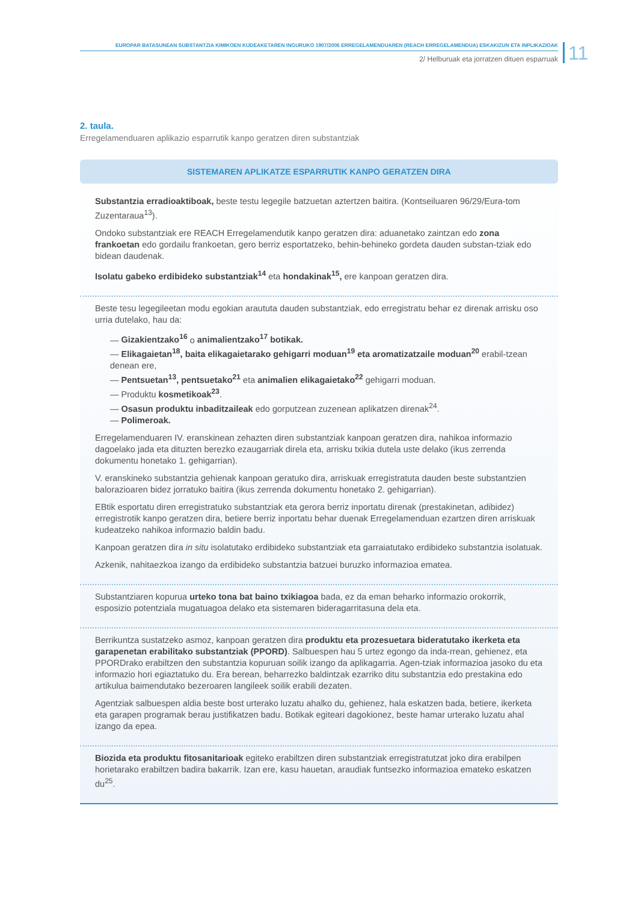EUROPAR BATASUNEAN SUBSTANTZIA KIMIKOEN KUDEAKETAREN INGURUKO 1907/2006 ERREGELAMENDUAREN (REACH ERREGELAMENDUA) ESKAKIZUN ETA INPLIKAZIOAK
2/ Helburuak eta jorratzen dituen esparruak
11
2. taula.
Erregelamenduaren aplikazio esparrutik kanpo geratzen diren substantziak
| SISTEMAREN APLIKATZE ESPARRUTIK KANPO GERATZEN DIRA |
| --- |
| Substantzia erradioaktiboak, beste testu legegile batzuetan aztertzen baitira. (Kontseiluaren 96/29/Eura-tom Zuzentaraua<sup>13</sup>). Ondoko substantziak ere REACH Erregelamendutik kanpo geratzen dira: aduanetako zaintzan edo zona frankoetan edo gordailu frankoetan, gero berriz esportatzeko, behin-behineko gordeta dauden substan-tziak edo bidean daudenak. Isolatu gabeko erdibideko substantziak<sup>14</sup> eta hondakinak<sup>15</sup>, ere kanpoan geratzen dira. |
| Beste tesu legegileetan modu egokian araututa dauden substantziak, edo erregistratu behar ez direnak arrisku oso urria dutelako, hau da: — Gizakientzako<sup>16</sup> o animalientzako<sup>17</sup> botikak. — Elikagaietan<sup>18</sup>, baita elikagaietarako gehigarri moduan<sup>19</sup> eta aromatizatzaile moduan<sup>20</sup> erabil-tzean denean ere, — Pentsuetan<sup>13</sup>, pentsuetako<sup>21</sup> eta animalien elikagaietako<sup>22</sup> gehigarri moduan. — Produktu kosmetikoak<sup>23</sup> . — Osasun produktu inbaditzaileak edo gorputzean zuzenean aplikatzen direnak<sup>24</sup>. — Polimeroak. Erregelamenduaren IV. eranskinean zehazten diren substantziak kanpoan geratzen dira, nahikoa informazio dagoelako jada eta dituzten berezko ezaugarriak direla eta, arrisku txikia dutela uste delako (ikus zerrenda dokumentu honetako 1. gehigarrian). V. eranskineko substantzia gehienak kanpoan geratuko dira, arriskuak erregistratuta dauden beste substantzien balorazioaren bidez jorratuko baitira (ikus zerrenda dokumentu honetako 2. gehigarrian). EBtik esportatu diren erregistratuko substantziak eta gerora berriz inportatu direnak (prestakinetan, adibidez) erregistrotik kanpo geratzen dira, betiere berriz inportatu behar duenak Erregelamenduan ezartzen diren arriskuak kudeatzeko nahikoa informazio baldin badu. Kanpoan geratzen dira in situ isolatutako erdibideko substantziak eta garraiatutako erdibideko substantzia isolatuak. Azkenik, nahitaezkoa izango da erdibideko substantzia batzuei buruzko informazioa ematea. |
| Substantziaren kopurua urteko tona bat baino txikiagoa bada, ez da eman beharko informazio orokorrik, esposizio potentziala mugatuagoa delako eta sistemaren bideragarritasuna dela eta. |
| Berrikuntza sustatzeko asmoz, kanpoan geratzen dira produktu eta prozesuetara bideratutako ikerketa eta garapenetan erabilitako substantziak (PPORD) . Salbuespen hau 5 urtez egongo da inda-rrean, gehienez, eta PPORDrako erabiltzen den substantzia kopuruan soilik izango da aplikagarria. Agen-tziak informazioa jasoko du eta informazio hori egiaztatuko du. Era berean, beharrezko baldintzak ezarriko ditu substantzia edo prestakina edo artikulua baimendutako bezeroaren langileek soilik erabili dezaten. Agentziak salbuespen aldia beste bost urterako luzatu ahalko du, gehienez, hala eskatzen bada, betiere, ikerketa eta garapen programak berau justifikatzen badu. Botikak egiteari dagokionez, beste hamar urterako luzatu ahal izango da epea. |
| Biozida eta produktu fitosanitarioak egiteko erabiltzen diren substantziak erregistratutzat joko dira erabilpen horietarako erabiltzen badira bakarrik. Izan ere, kasu hauetan, araudiak funtsezko informazioa emateko eskatzen du<sup>25</sup>. |